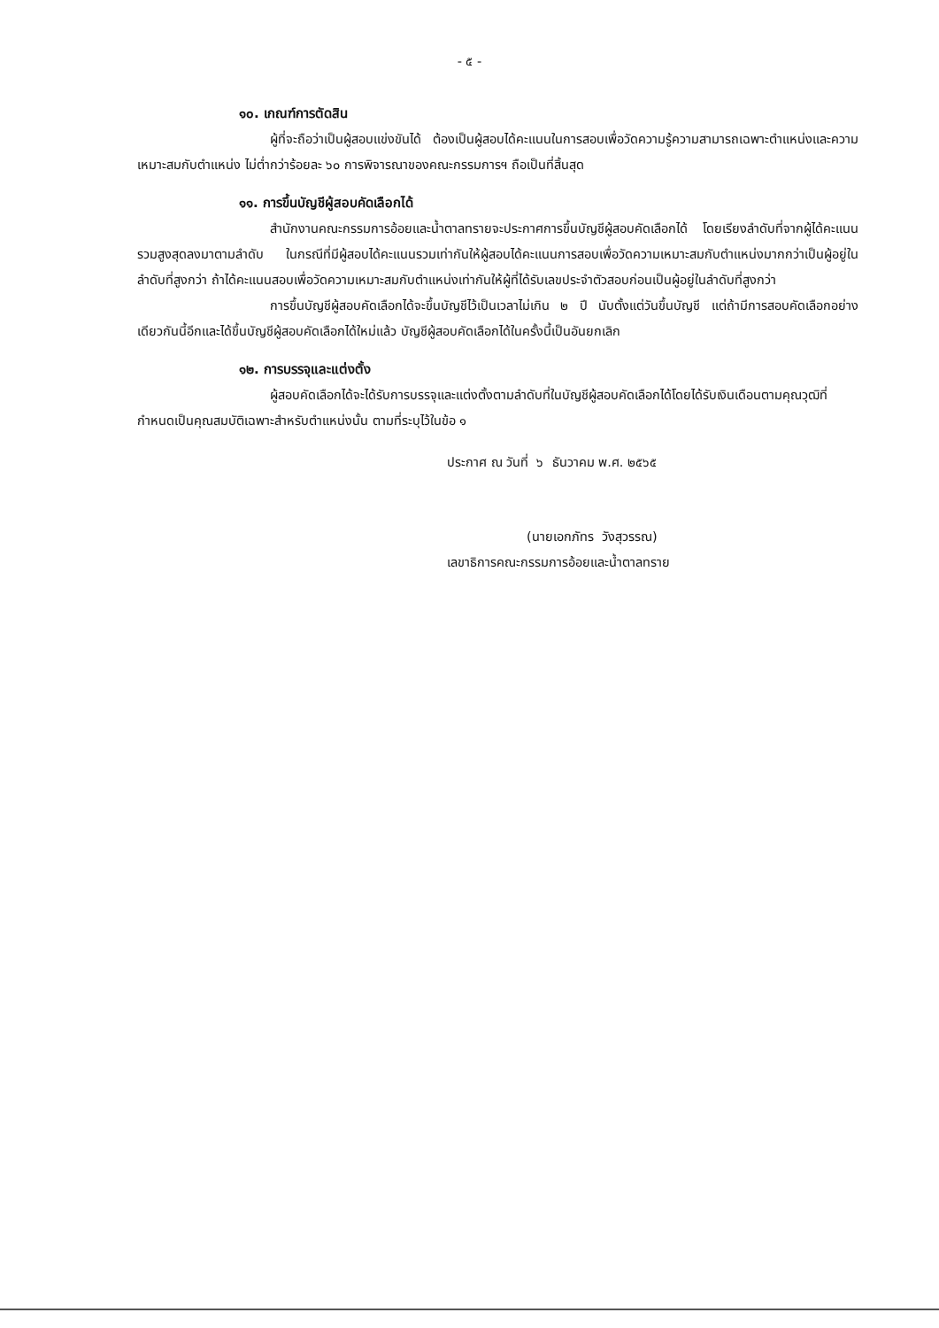- ๕ -
๑๐. เกณฑ์การตัดสิน
ผู้ที่จะถือว่าเป็นผู้สอบแข่งขันได้ ต้องเป็นผู้สอบได้คะแนนในการสอบเพื่อวัดความรู้ความสามารถเฉพาะตำแหน่งและความเหมาะสมกับตำแหน่ง ไม่ต่ำกว่าร้อยละ ๖๐ การพิจารณาของคณะกรรมการฯ ถือเป็นที่สิ้นสุด
๑๑. การขึ้นบัญชีผู้สอบคัดเลือกได้
สำนักงานคณะกรรมการอ้อยและน้ำตาลทรายจะประกาศการขึ้นบัญชีผู้สอบคัดเลือกได้ โดยเรียงลำดับที่จากผู้ได้คะแนนรวมสูงสุดลงมาตามลำดับ ในกรณีที่มีผู้สอบได้คะแนนรวมเท่ากันให้ผู้สอบได้คะแนนการสอบเพื่อวัดความเหมาะสมกับตำแหน่งมากกว่าเป็นผู้อยู่ในลำดับที่สูงกว่า ถ้าได้คะแนนสอบเพื่อวัดความเหมาะสมกับตำแหน่งเท่ากันให้ผู้ที่ได้รับเลขประจำตัวสอบก่อนเป็นผู้อยู่ในลำดับที่สูงกว่า
การขึ้นบัญชีผู้สอบคัดเลือกได้จะขึ้นบัญชีไว้เป็นเวลาไม่เกิน ๒ ปี นับตั้งแต่วันขึ้นบัญชี แต่ถ้ามีการสอบคัดเลือกอย่างเดียวกันนี้อีกและได้ขึ้นบัญชีผู้สอบคัดเลือกได้ใหม่แล้ว บัญชีผู้สอบคัดเลือกได้ในครั้งนี้เป็นอันยกเลิก
๑๒. การบรรจุและแต่งตั้ง
ผู้สอบคัดเลือกได้จะได้รับการบรรจุและแต่งตั้งตามลำดับที่ในบัญชีผู้สอบคัดเลือกได้โดยได้รับเงินเดือนตามคุณวุฒิที่กำหนดเป็นคุณสมบัติเฉพาะสำหรับตำแหน่งนั้น ตามที่ระบุไว้ในข้อ ๑
ประกาศ ณ วันที่ ๖ ธันวาคม พ.ศ. ๒๕๖๕
(นายเอกภัทร วังสุวรรณ)
เลขาธิการคณะกรรมการอ้อยและน้ำตาลทราย